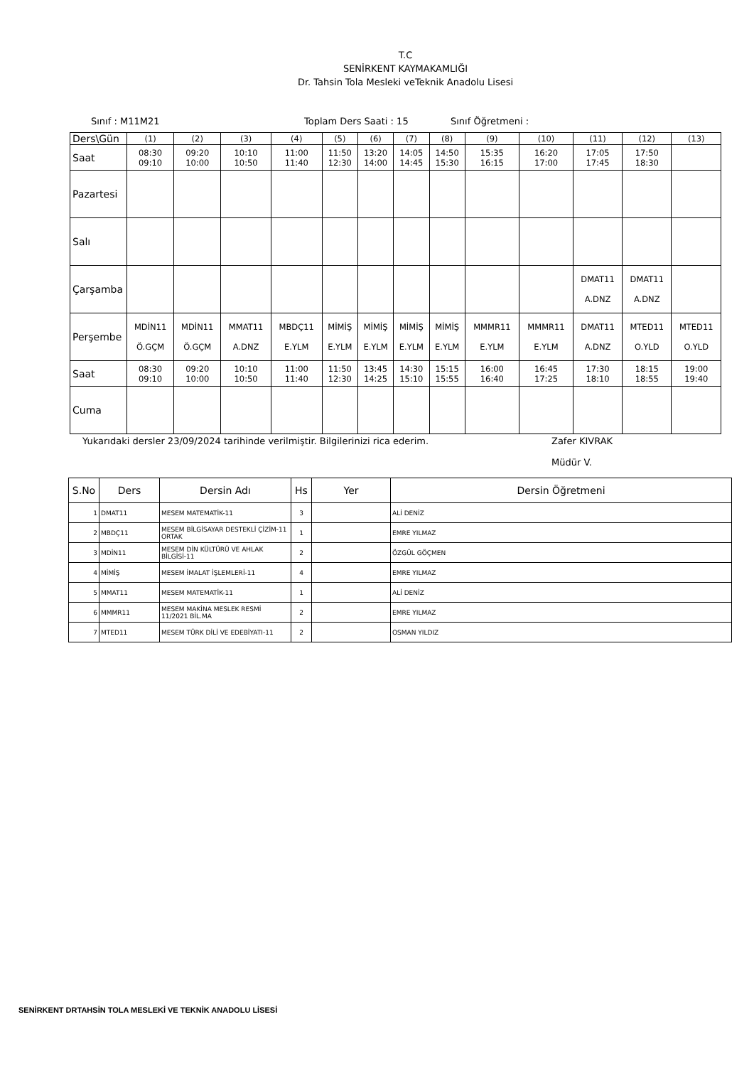T.C
SENİRKENT KAYMAKAMLIĞI
Dr. Tahsin Tola Mesleki veTeknik Anadolu Lisesi
Sınıf : M11M21 Toplam Ders Saati : 15 Sınıf Öğretmeni :
| Ders\Gün | (1) | (2) | (3) | (4) | (5) | (6) | (7) | (8) | (9) | (10) | (11) | (12) | (13) |
| Saat | 08:30 09:10 | 09:20 10:00 | 10:10 10:50 | 11:00 11:40 | 11:50 12:30 | 13:20 14:00 | 14:05 14:45 | 14:50 15:30 | 15:35 16:15 | 16:20 17:00 | 17:05 17:45 | 17:50 18:30 | |
| Pazartesi | | | | | | | | | | | | | |
| Salı | | | | | | | | | | | | | |
| Çarşamba | | | | | | | | | | | DMAT11 A.DNZ | DMAT11 A.DNZ | |
| Perşembe | MDİN11 Ö.GÇM | MDİN11 Ö.GÇM | MMAT11 A.DNZ | MBDÇ11 E.YLM | MİMİŞ E.YLM | MİMİŞ E.YLM | MİMİŞ E.YLM | MİMİŞ E.YLM | MMMR11 E.YLM | MMMR11 E.YLM | DMAT11 A.DNZ | MTED11 O.YLD | MTED11 O.YLD |
| Saat | 08:30 09:10 | 09:20 10:00 | 10:10 10:50 | 11:00 11:40 | 11:50 12:30 | 13:45 14:25 | 14:30 15:10 | 15:15 15:55 | 16:00 16:40 | 16:45 17:25 | 17:30 18:10 | 18:15 18:55 | 19:00 19:40 |
| Cuma | | | | | | | | | | | | | |
Yukarıdaki dersler 23/09/2024 tarihinde verilmiştir. Bilgilerinizi rica ederim. Zafer KIVRAK
Müdür V.
| S.No | Ders | Dersin Adı | Hs | Yer | Dersin Öğretmeni |
| --- | --- | --- | --- | --- | --- |
| 1 | DMAT11 | MESEM MATEMATİK-11 | 3 | | ALİ DENİZ |
| 2 | MBDÇ11 | MESEM BİLGİSAYAR DESTEKLİ ÇİZİM-11 ORTAK | 1 | | EMRE YILMAZ |
| 3 | MDİN11 | MESEM DİN KÜLTÜRÜ VE AHLAK BİLGİSİ-11 | 2 | | ÖZGÜL GÖÇMEN |
| 4 | MİMİŞ | MESEM İMALAT İŞLEMLERİ-11 | 4 | | EMRE YILMAZ |
| 5 | MMAT11 | MESEM MATEMATİK-11 | 1 | | ALİ DENİZ |
| 6 | MMMR11 | MESEM MAKİNA MESLEK RESMİ 11/2021 BİL.MA | 2 | | EMRE YILMAZ |
| 7 | MTED11 | MESEM TÜRK DİLİ VE EDEBİYATI-11 | 2 | | OSMAN YILDIZ |
SENİRKENT DRTAHSİN TOLA MESLEKİ VE TEKNİK ANADOLU LİSESİ